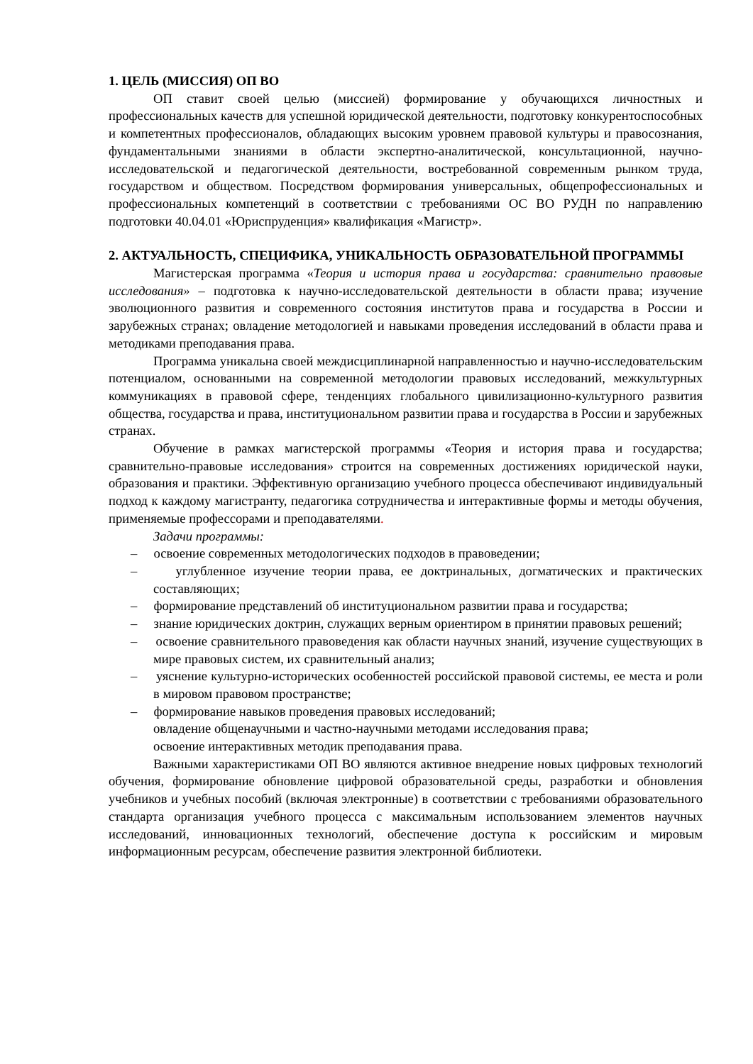1. ЦЕЛЬ (МИССИЯ) ОП ВО
ОП ставит своей целью (миссией) формирование у обучающихся личностных и профессиональных качеств для успешной юридической деятельности, подготовку конкурентоспособных и компетентных профессионалов, обладающих высоким уровнем правовой культуры и правосознания, фундаментальными знаниями в области экспертно-аналитической, консультационной, научно-исследовательской и педагогической деятельности, востребованной современным рынком труда, государством и обществом. Посредством формирования универсальных, общепрофессиональных и профессиональных компетенций в соответствии с требованиями ОС ВО РУДН по направлению подготовки 40.04.01 «Юриспруденция» квалификация «Магистр».
2. АКТУАЛЬНОСТЬ, СПЕЦИФИКА, УНИКАЛЬНОСТЬ ОБРАЗОВАТЕЛЬНОЙ ПРОГРАММЫ
Магистерская программа «Теория и история права и государства: сравнительно правовые исследования» – подготовка к научно-исследовательской деятельности в области права; изучение эволюционного развития и современного состояния институтов права и государства в России и зарубежных странах; овладение методологией и навыками проведения исследований в области права и методиками преподавания права.
Программа уникальна своей междисциплинарной направленностью и научно-исследовательским потенциалом, основанными на современной методологии правовых исследований, межкультурных коммуникациях в правовой сфере, тенденциях глобального цивилизационно-культурного развития общества, государства и права, институциональном развитии права и государства в России и зарубежных странах.
Обучение в рамках магистерской программы «Теория и история права и государства; сравнительно-правовые исследования» строится на современных достижениях юридической науки, образования и практики. Эффективную организацию учебного процесса обеспечивают индивидуальный подход к каждому магистранту, педагогика сотрудничества и интерактивные формы и методы обучения, применяемые профессорами и преподавателями.
Задачи программы:
– освоение современных методологических подходов в правоведении;
– углубленное изучение теории права, ее доктринальных, догматических и практических составляющих;
– формирование представлений об институциональном развитии права и государства;
– знание юридических доктрин, служащих верным ориентиром в принятии правовых решений;
– освоение сравнительного правоведения как области научных знаний, изучение существующих в мире правовых систем, их сравнительный анализ;
– уяснение культурно-исторических особенностей российской правовой системы, ее места и роли в мировом правовом пространстве;
– формирование навыков проведения правовых исследований;
овладение общенаучными и частно-научными методами исследования права;
освоение интерактивных методик преподавания права.
Важными характеристиками ОП ВО являются активное внедрение новых цифровых технологий обучения, формирование обновление цифровой образовательной среды, разработки и обновления учебников и учебных пособий (включая электронные) в соответствии с требованиями образовательного стандарта организация учебного процесса с максимальным использованием элементов научных исследований, инновационных технологий, обеспечение доступа к российским и мировым информационным ресурсам, обеспечение развития электронной библиотеки.